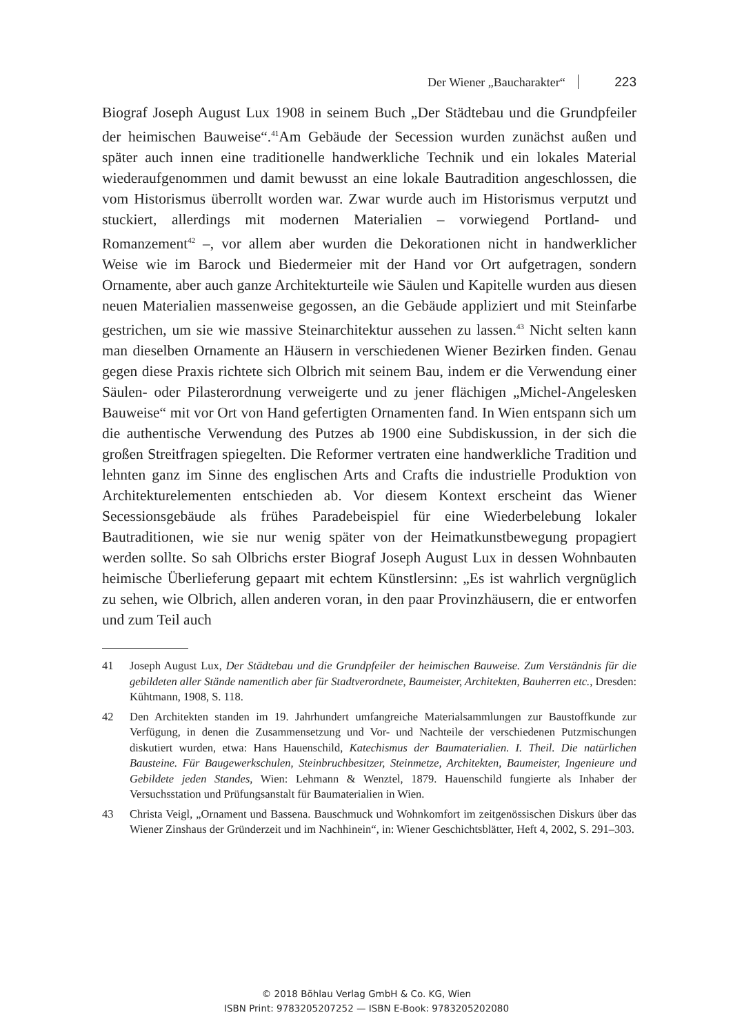Der Wiener „Baucharakter“ 223
Biograf Joseph August Lux 1908 in seinem Buch „Der Städtebau und die Grundpfeiler der heimischen Bauweise“.<sup>41</sup>Am Gebäude der Secession wurden zunächst außen und später auch innen eine traditionelle handwerkliche Technik und ein lokales Material wiederaufgenommen und damit bewusst an eine lokale Bautradition angeschlossen, die vom Historismus überrollt worden war. Zwar wurde auch im Historismus verputzt und stuckiert, allerdings mit modernen Materialien – vorwiegend Portland- und Romanzement<sup>42</sup> –, vor allem aber wurden die Dekorationen nicht in handwerklicher Weise wie im Barock und Biedermeier mit der Hand vor Ort aufgetragen, sondern Ornamente, aber auch ganze Architekturteile wie Säulen und Kapitelle wurden aus diesen neuen Materialien massenweise gegossen, an die Gebäude appliziert und mit Steinfarbe gestrichen, um sie wie massive Steinarchitektur aussehen zu lassen.<sup>43</sup> Nicht selten kann man dieselben Ornamente an Häusern in verschiedenen Wiener Bezirken finden. Genau gegen diese Praxis richtete sich Olbrich mit seinem Bau, indem er die Verwendung einer Säulen- oder Pilasterordnung verweigerte und zu jener flächigen „Michel-Angelesken Bauweise“ mit vor Ort von Hand gefertigten Ornamenten fand. In Wien entspann sich um die authentische Verwendung des Putzes ab 1900 eine Subdiskussion, in der sich die großen Streitfragen spiegelten. Die Reformer vertraten eine handwerkliche Tradition und lehnten ganz im Sinne des englischen Arts and Crafts die industrielle Produktion von Architekturelementen entschieden ab. Vor diesem Kontext erscheint das Wiener Secessionsgebäude als frühes Paradebeispiel für eine Wiederbelebung lokaler Bautraditionen, wie sie nur wenig später von der Heimatkunstbewegung propagiert werden sollte. So sah Olbrichs erster Biograf Joseph August Lux in dessen Wohnbauten heimische Überlieferung gepaart mit echtem Künstlersinn: „Es ist wahrlich vergnüglich zu sehen, wie Olbrich, allen anderen voran, in den paar Provinzhäusern, die er entworfen und zum Teil auch
41 Joseph August Lux, Der Städtebau und die Grundpfeiler der heimischen Bauweise. Zum Verständnis für die gebildeten aller Stände namentlich aber für Stadtverordnete, Baumeister, Architekten, Bauherren etc., Dresden: Kühtmann, 1908, S. 118.
42 Den Architekten standen im 19. Jahrhundert umfangreiche Materialsammlungen zur Baustoffkunde zur Verfügung, in denen die Zusammensetzung und Vor- und Nachteile der verschiedenen Putzmischungen diskutiert wurden, etwa: Hans Hauenschild, Katechismus der Baumaterialien. I. Theil. Die natürlichen Bausteine. Für Baugewerkschulen, Steinbruchbesitzer, Steinmetze, Architekten, Baumeister, Ingenieure und Gebildete jeden Standes, Wien: Lehmann & Wenztel, 1879. Hauenschild fungierte als Inhaber der Versuchsstation und Prüfungsanstalt für Baumaterialien in Wien.
43 Christa Veigl, „Ornament und Bassena. Bauschmuck und Wohnkomfort im zeitgenössischen Diskurs über das Wiener Zinshaus der Gründerzeit und im Nachhinein“, in: Wiener Geschichtsblätter, Heft 4, 2002, S. 291–303.
© 2018 Böhlau Verlag GmbH & Co. KG, Wien
ISBN Print: 9783205207252 — ISBN E-Book: 9783205202080